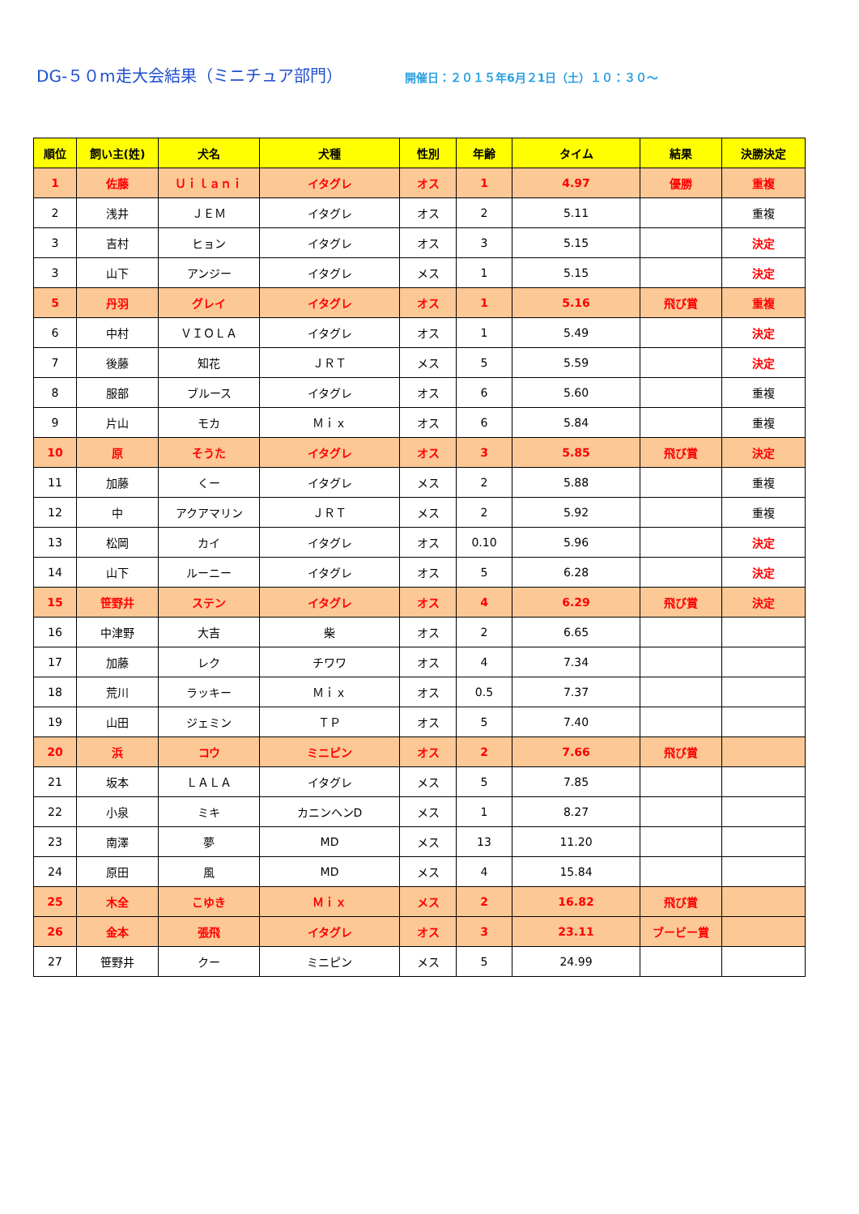DG-５０m走大会結果（ミニチュア部門）
開催日：２０１５年6月２1日（土）１０：３０～
| 順位 | 飼い主(姓) | 犬名 | 犬種 | 性別 | 年齢 | タイム | 結果 | 決勝決定 |
| --- | --- | --- | --- | --- | --- | --- | --- | --- |
| 1 | 佐藤 | Ｕｉｌａｎｉ | イタグレ | オス | 1 | 4.97 | 優勝 | 重複 |
| 2 | 浅井 | ＪＥＭ | イタグレ | オス | 2 | 5.11 | | 重複 |
| 3 | 吉村 | ヒョン | イタグレ | オス | 3 | 5.15 | | 決定 |
| 3 | 山下 | アンジー | イタグレ | メス | 1 | 5.15 | | 決定 |
| 5 | 丹羽 | グレイ | イタグレ | オス | 1 | 5.16 | 飛び賞 | 重複 |
| 6 | 中村 | ＶＩＯＬＡ | イタグレ | オス | 1 | 5.49 | | 決定 |
| 7 | 後藤 | 知花 | ＪＲＴ | メス | 5 | 5.59 | | 決定 |
| 8 | 服部 | ブルース | イタグレ | オス | 6 | 5.60 | | 重複 |
| 9 | 片山 | モカ | Ｍｉｘ | オス | 6 | 5.84 | | 重複 |
| 10 | 原 | そうた | イタグレ | オス | 3 | 5.85 | 飛び賞 | 決定 |
| 11 | 加藤 | くー | イタグレ | メス | 2 | 5.88 | | 重複 |
| 12 | 中 | アクアマリン | ＪＲＴ | メス | 2 | 5.92 | | 重複 |
| 13 | 松岡 | カイ | イタグレ | オス | 0.10 | 5.96 | | 決定 |
| 14 | 山下 | ルーニー | イタグレ | オス | 5 | 6.28 | | 決定 |
| 15 | 笹野井 | ステン | イタグレ | オス | 4 | 6.29 | 飛び賞 | 決定 |
| 16 | 中津野 | 大吉 | 柴 | オス | 2 | 6.65 | | |
| 17 | 加藤 | レク | チワワ | オス | 4 | 7.34 | | |
| 18 | 荒川 | ラッキー | Ｍｉｘ | オス | 0.5 | 7.37 | | |
| 19 | 山田 | ジェミン | ＴＰ | オス | 5 | 7.40 | | |
| 20 | 浜 | コウ | ミニピン | オス | 2 | 7.66 | 飛び賞 | |
| 21 | 坂本 | ＬＡＬＡ | イタグレ | メス | 5 | 7.85 | | |
| 22 | 小泉 | ミキ | カニンヘンD | メス | 1 | 8.27 | | |
| 23 | 南澤 | 夢 | MD | メス | 13 | 11.20 | | |
| 24 | 原田 | 風 | MD | メス | 4 | 15.84 | | |
| 25 | 木全 | こゆき | Ｍｉｘ | メス | 2 | 16.82 | 飛び賞 | |
| 26 | 金本 | 張飛 | イタグレ | オス | 3 | 23.11 | ブービー賞 | |
| 27 | 笹野井 | クー | ミニピン | メス | 5 | 24.99 | | |